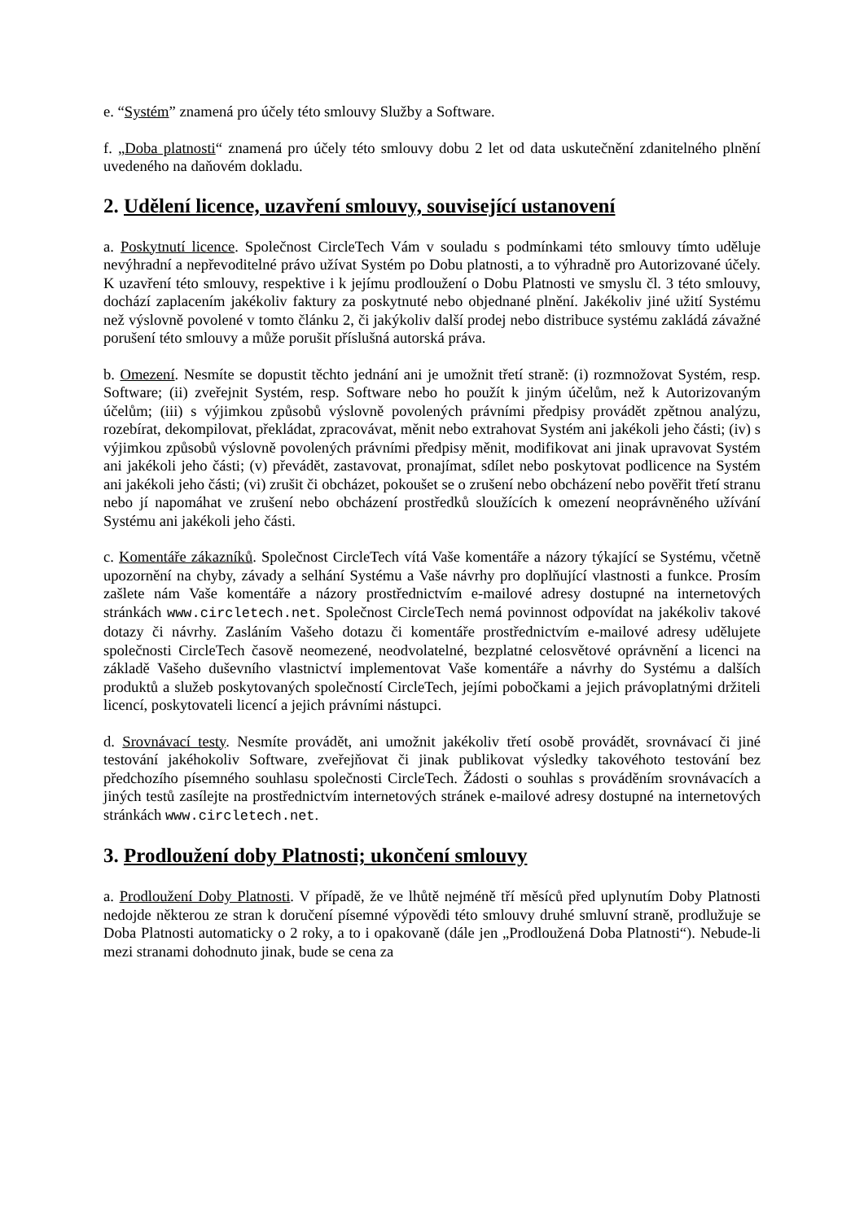e. “Systém” znamená pro účely této smlouvy Služby a Software.
f. „Doba platnosti“ znamená pro účely této smlouvy dobu 2 let od data uskutečnění zdanitelného plnění uvedeného na daňovém dokladu.
2. Udělení licence, uzavření smlouvy, související ustanovení
a. Poskytnutí licence. Společnost CircleTech Vám v souladu s podmínkami této smlouvy tímto uděluje nevýhradní a nepřevoditelné právo užívat Systém po Dobu platnosti, a to výhradně pro Autorizované účely. K uzavření této smlouvy, respektive i k jejímu prodloužení o Dobu Platnosti ve smyslu čl. 3 této smlouvy, dochází zaplacením jakékoliv faktury za poskytnuté nebo objednané plnění. Jakékoliv jiné užití Systému než výslovně povolené v tomto článku 2, či jakýkoliv další prodej nebo distribuce systému zakládá závažné porušení této smlouvy a může porušit příslušná autorská práva.
b. Omezení. Nesmíte se dopustit těchto jednání ani je umožnit třetí straně: (i) rozmnožovat Systém, resp. Software; (ii) zveřejnit Systém, resp. Software nebo ho použít k jiným účelům, než k Autorizovaným účelům; (iii) s výjimkou způsobů výslovně povolených právními předpisy provádět zpětnou analýzu, rozebírat, dekompilovat, překládat, zpracovávat, měnit nebo extrahovat Systém ani jakékoli jeho části; (iv) s výjimkou způsobů výslovně povolených právními předpisy měnit, modifikovat ani jinak upravovat Systém ani jakékoli jeho části; (v) převádět, zastavovat, pronajímat, sdílet nebo poskytovat podlicence na Systém ani jakékoli jeho části; (vi) zrušit či obcházet, pokoušet se o zrušení nebo obcházení nebo pověřit třetí stranu nebo jí napomáhat ve zrušení nebo obcházení prostředků sloužících k omezení neoprávněného užívání Systému ani jakékoli jeho části.
c. Komentáře zákazníků. Společnost CircleTech vítá Vaše komentáře a názory týkající se Systému, včetně upozornění na chyby, závady a selhání Systému a Vaše návrhy pro doplňující vlastnosti a funkce. Prosím zašlete nám Vaše komentáře a názory prostřednictvím e-mailové adresy dostupné na internetových stránkách www.circletech.net. Společnost CircleTech nemá povinnost odpovídat na jakékoliv takové dotazy či návrhy. Zasláním Vašeho dotazu či komentáře prostřednictvím e-mailové adresy udělujete společnosti CircleTech časově neomezené, neodvolatelné, bezplatné celosvětové oprávnění a licenci na základě Vašeho duševního vlastnictví implementovat Vaše komentáře a návrhy do Systému a dalších produktů a služeb poskytovaných společností CircleTech, jejími pobočkami a jejich právoplatnými držiteli licencí, poskytovateli licencí a jejich právními nástupci.
d. Srovnávací testy. Nesmíte provádět, ani umožnit jakékoliv třetí osobě provádět, srovnávací či jiné testování jakéhokoliv Software, zveřejňovat či jinak publikovat výsledky takovéhoto testování bez předchozího písemného souhlasu společnosti CircleTech. Žádosti o souhlas s prováděním srovnávacích a jiných testů zasílejte na prostřednictvím internetových stránek e-mailové adresy dostupné na internetových stránkách www.circletech.net.
3. Prodloužení doby Platnosti; ukončení smlouvy
a. Prodloužení Doby Platnosti. V případě, že ve lhůtě nejméně tří měsíců před uplynutím Doby Platnosti nedojde některou ze stran k doručení písemné výpovědi této smlouvy druhé smluvní straně, prodlužuje se Doba Platnosti automaticky o 2 roky, a to i opakovaně (dále jen „Prodloužená Doba Platnosti“). Nebude-li mezi stranami dohodnuto jinak, bude se cena za